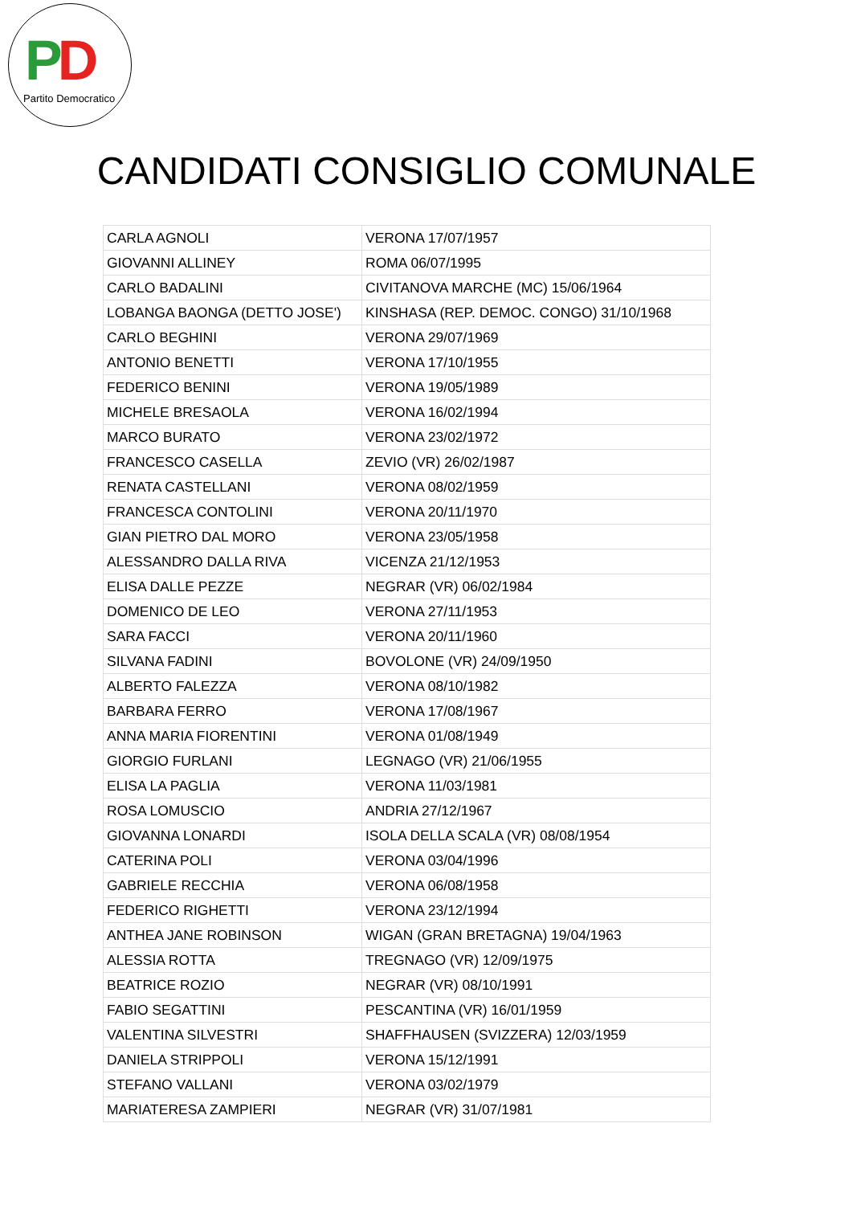PD
Partito Democratico
CANDIDATI CONSIGLIO COMUNALE
| CARLA AGNOLI | VERONA 17/07/1957 |
| GIOVANNI ALLINEY | ROMA 06/07/1995 |
| CARLO BADALINI | CIVITANOVA MARCHE (MC) 15/06/1964 |
| LOBANGA BAONGA (DETTO JOSE') | KINSHASA (REP. DEMOC. CONGO) 31/10/1968 |
| CARLO BEGHINI | VERONA 29/07/1969 |
| ANTONIO BENETTI | VERONA 17/10/1955 |
| FEDERICO BENINI | VERONA 19/05/1989 |
| MICHELE BRESAOLA | VERONA 16/02/1994 |
| MARCO BURATO | VERONA 23/02/1972 |
| FRANCESCO CASELLA | ZEVIO (VR) 26/02/1987 |
| RENATA CASTELLANI | VERONA 08/02/1959 |
| FRANCESCA CONTOLINI | VERONA 20/11/1970 |
| GIAN PIETRO DAL MORO | VERONA 23/05/1958 |
| ALESSANDRO DALLA RIVA | VICENZA 21/12/1953 |
| ELISA DALLE PEZZE | NEGRAR (VR) 06/02/1984 |
| DOMENICO DE LEO | VERONA 27/11/1953 |
| SARA FACCI | VERONA 20/11/1960 |
| SILVANA FADINI | BOVOLONE (VR) 24/09/1950 |
| ALBERTO FALEZZA | VERONA 08/10/1982 |
| BARBARA FERRO | VERONA 17/08/1967 |
| ANNA MARIA FIORENTINI | VERONA 01/08/1949 |
| GIORGIO FURLANI | LEGNAGO (VR) 21/06/1955 |
| ELISA LA PAGLIA | VERONA 11/03/1981 |
| ROSA LOMUSCIO | ANDRIA 27/12/1967 |
| GIOVANNA LONARDI | ISOLA DELLA SCALA (VR) 08/08/1954 |
| CATERINA POLI | VERONA 03/04/1996 |
| GABRIELE RECCHIA | VERONA 06/08/1958 |
| FEDERICO RIGHETTI | VERONA 23/12/1994 |
| ANTHEA JANE ROBINSON | WIGAN (GRAN BRETAGNA) 19/04/1963 |
| ALESSIA ROTTA | TREGNAGO (VR) 12/09/1975 |
| BEATRICE ROZIO | NEGRAR (VR) 08/10/1991 |
| FABIO SEGATTINI | PESCANTINA (VR) 16/01/1959 |
| VALENTINA SILVESTRI | SHAFFHAUSEN (SVIZZERA) 12/03/1959 |
| DANIELA STRIPPOLI | VERONA 15/12/1991 |
| STEFANO VALLANI | VERONA 03/02/1979 |
| MARIATERESA ZAMPIERI | NEGRAR (VR) 31/07/1981 |